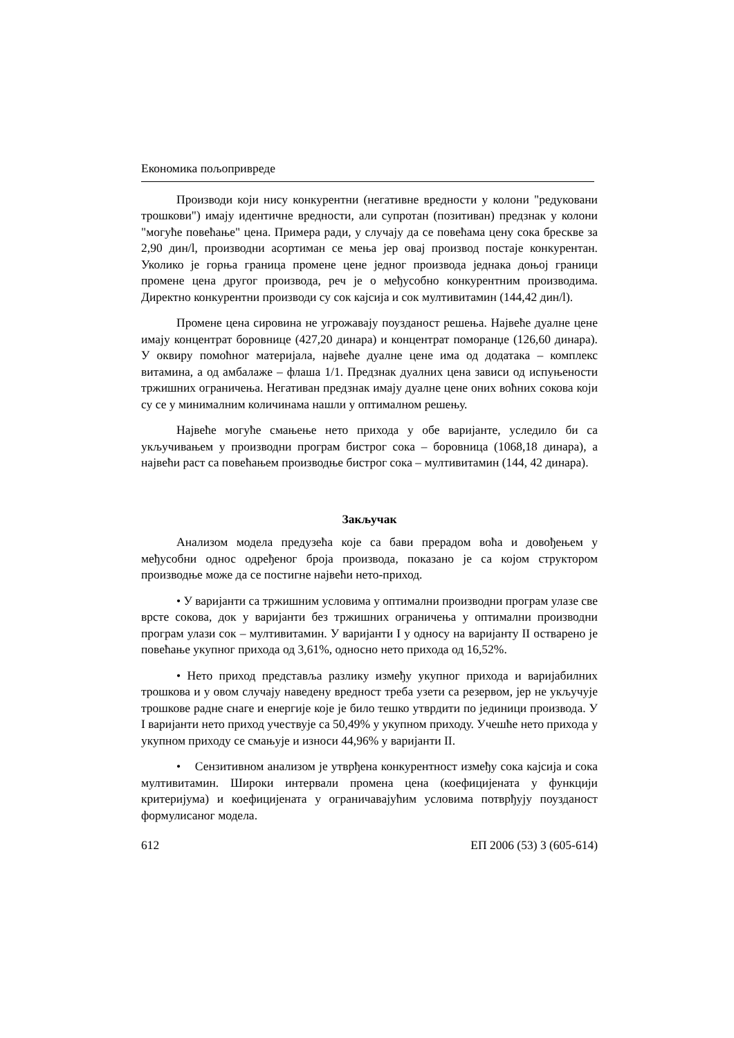Економика пољопривреде
Производи који нису конкурентни (негативне вредности у колони "редуковани трошкови") имају идентичне вредности, али супротан (позитиван) предзнак у колони "могуће повећање" цена. Примера ради, у случају да се повећама цену сока брескве за 2,90 дин/l, производни асортиман се мења јер овај производ постаје конкурентан. Уколико је горња граница промене цене једног производа једнака доњој граници промене цена другог производа, реч је о међусобно конкурентним производима. Директно конкурентни производи су сок кајсија и сок мултивитамин (144,42 дин/l).
Промене цена сировина не угрожавају поузданост решења. Највеће дуалне цене имају концентрат боровнице (427,20 динара) и концентрат поморанџе (126,60 динара). У оквиру помоћног материјала, највеће дуалне цене има од додатака – комплекс витамина, а од амбалаже – флаша 1/1. Предзнак дуалних цена зависи од испуњености тржишних ограничења. Негативан предзнак имају дуалне цене оних воћних сокова који су се у минималним количинама нашли у оптималном решењу.
Највеће могуће смањење нето прихода у обе варијанте, уследило би са укључивањем у производни програм бистрог сока – боровница (1068,18 динара), а највећи раст са повећањем производње бистрог сока – мултивитамин (144, 42 динара).
Закључак
Анализом модела предузећа које са бави прерадом воћа и довођењем у међусобни однос одређеног броја производа, показано је са којом структором производње може да се постигне највећи нето-приход.
• У варијанти са тржишним условима у оптимални производни програм улазе све врсте сокова, док у варијанти без тржишних ограничења у оптимални производни програм улази сок – мултивитамин. У варијанти I у односу на варијанту II остварено је повећање укупног прихода од 3,61%, односно нето прихода од 16,52%.
• Нето приход представља разлику између укупног прихода и варијабилних трошкова и у овом случају наведену вредност треба узети са резервом, јер не укључује трошкове радне снаге и енергије које је било тешко утврдити по јединици производа. У I варијанти нето приход учествује са 50,49% у укупном приходу. Учешће нето прихода у укупном приходу се смањује и износи 44,96% у варијанти II.
• Сензитивном анализом је утврђена конкурентност између сока кајсија и сока мултивитамин. Широки интервали промена цена (коефицијената у функцији критеријума) и коефицијената у ограничавајућим условима потврђују поузданост формулисаног модела.
612 ЕП 2006 (53) 3 (605-614)